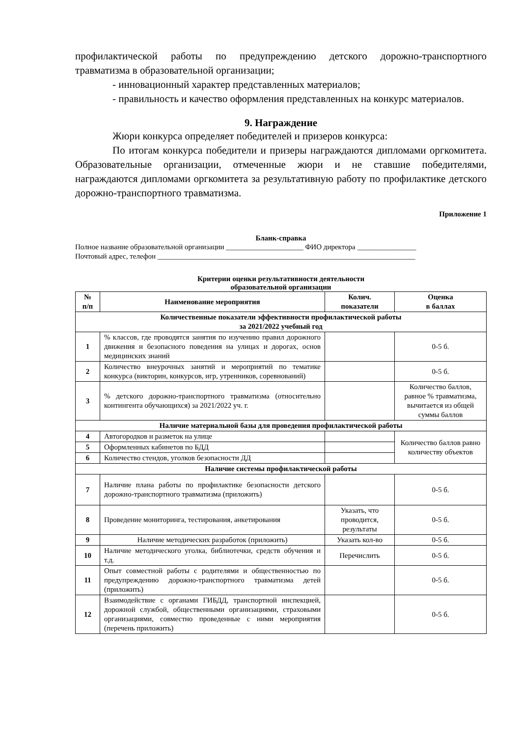профилактической работы по предупреждению детского дорожно-транспортного травматизма в образовательной организации;
- инновационный характер представленных материалов;
- правильность и качество оформления представленных на конкурс материалов.
9. Награждение
Жюри конкурса определяет победителей и призеров конкурса:
По итогам конкурса победители и призеры награждаются дипломами оргкомитета. Образовательные организации, отмеченные жюри и не ставшие победителями, награждаются дипломами оргкомитета за результативную работу по профилактике детского дорожно-транспортного травматизма.
Приложение 1
Бланк-справка
Полное название образовательной организации _____________________ ФИО директора ________________
Почтовый адрес, телефон ______________________________________________________________________
Критерии оценки результативности деятельности
образовательной организации
| № п/п | Наименование мероприятия | Колич. показатели | Оценка в баллах |
| --- | --- | --- | --- |
| Количественные показатели эффективности профилактической работы за 2021/2022 учебный год | | | |
| 1 | % классов, где проводятся занятия по изучению правил дорожного движения и безопасного поведения на улицах и дорогах, основ медицинских знаний | | 0-5 б. |
| 2 | Количество внеурочных занятий и мероприятий по тематике конкурса (викторин, конкурсов, игр, утренников, соревнований) | | 0-5 б. |
| 3 | % детского дорожно-транспортного травматизма (относительно контингента обучающихся) за 2021/2022 уч. г. | | Количество баллов, равное % травматизма, вычитается из общей суммы баллов |
| Наличие материальной базы для проведения профилактической работы | | | |
| 4 | Автогородков и разметок на улице | | Количество баллов равно количеству объектов |
| 5 | Оформленных кабинетов по БДД | | |
| 6 | Количество стендов, уголков безопасности ДД | | |
| Наличие системы профилактической работы | | | |
| 7 | Наличие плана работы по профилактике безопасности детского дорожно-транспортного травматизма (приложить) | | 0-5 б. |
| 8 | Проведение мониторинга, тестирования, анкетирования | Указать, что проводится, результаты | 0-5 б. |
| 9 | Наличие методических разработок (приложить) | Указать кол-во | 0-5 б. |
| 10 | Наличие методического уголка, библиотечки, средств обучения и т.д. | Перечислить | 0-5 б. |
| 11 | Опыт совместной работы с родителями и общественностью по предупреждению дорожно-транспортного травматизма детей (приложить) | | 0-5 б. |
| 12 | Взаимодействие с органами ГИБДД, транспортной инспекцией, дорожной службой, общественными организациями, страховыми организациями, совместно проведенные с ними мероприятия (перечень приложить) | | 0-5 б. |